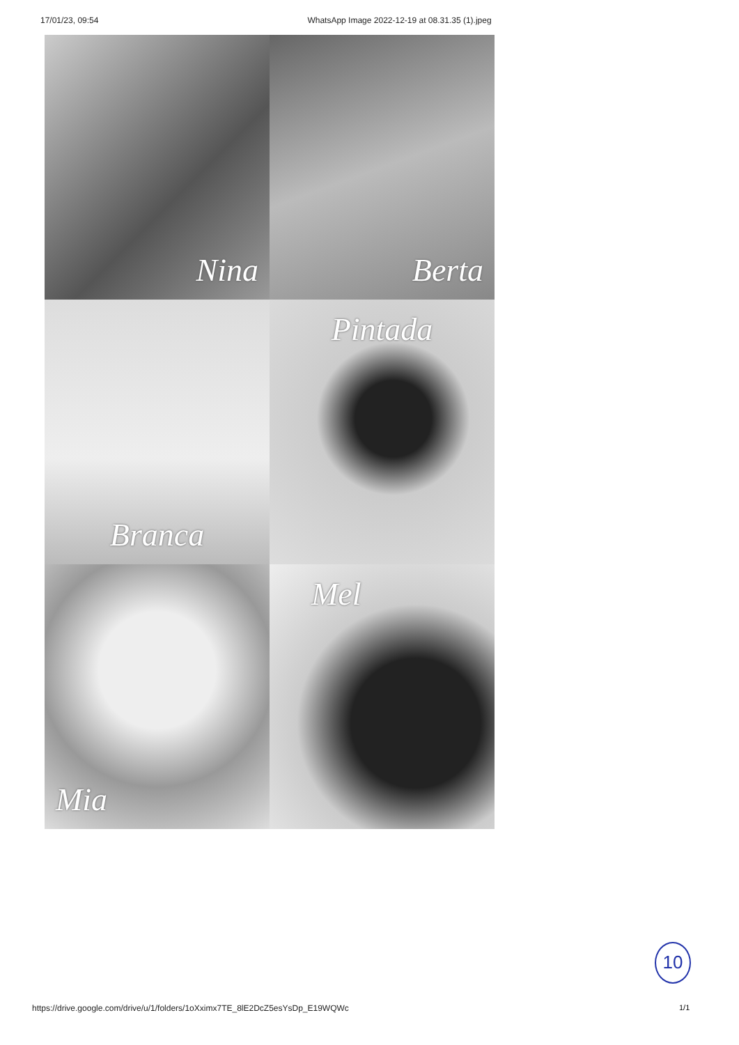17/01/23, 09:54 WhatsApp Image 2022-12-19 at 08.31.35 (1).jpeg
Nina
Berta
Branca
Pintada
Mia
Mel
10
https://drive.google.com/drive/u/1/folders/1oXximx7TE_8lE2DcZ5esYsDp_E19WQWc
1/1